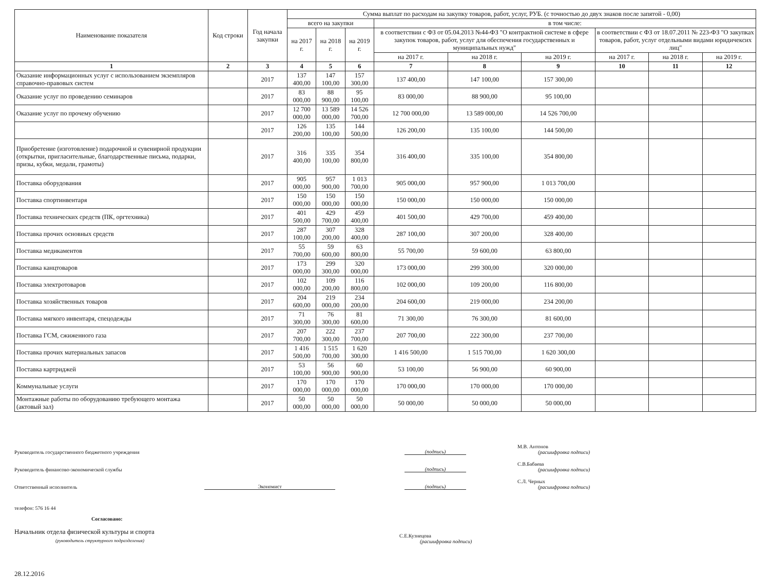| Наименование показателя | Код строки | Год начала закупки | Сумма выплат по расходам на закупку товаров, работ, услуг, РУБ. (с точностью до двух знаков после запятой - 0,00) | | | | | | | | |
| --- | --- | --- | --- | --- | --- | --- | --- | --- | --- | --- | --- |
| | | | всего на закупки | | | в том числе: | | | | | |
| | | | на 2017 г. | на 2018 г. | на 2019 г. | в соответствии с ФЗ от 05.04.2013 №44-ФЗ "О контрактной системе в сфере закупок товаров, работ, услуг для обеспечения государственных и муниципальных нужд" | | | в соответствии с ФЗ от 18.07.2011 № 223-ФЗ "О закупках товаров, работ, услуг отдельными видами юридичексих лиц" | | |
| | | | | | | на 2017 г. | на 2018 г. | на 2019 г. | на 2017 г. | на 2018 г. | на 2019 г. |
| 1 | 2 | 3 | 4 | 5 | 6 | 7 | 8 | 9 | 10 | 11 | 12 |
| Оказание информационных услуг с использованием экземпляров справочно-правовых систем | | 2017 | 137 400,00 | 147 100,00 | 157 300,00 | 137 400,00 | 147 100,00 | 157 300,00 | | | |
| Оказание услуг по проведению семинаров | | 2017 | 83 000,00 | 88 900,00 | 95 100,00 | 83 000,00 | 88 900,00 | 95 100,00 | | | |
| Оказание услуг по прочему обучению | | 2017 | 12 700 000,00 | 13 589 000,00 | 14 526 700,00 | 12 700 000,00 | 13 589 000,00 | 14 526 700,00 | | | |
| | | 2017 | 126 200,00 | 135 100,00 | 144 500,00 | 126 200,00 | 135 100,00 | 144 500,00 | | | |
| Приобретение (изготовление) подарочной и сувенирной продукции (открытки, пригласительные, благодарственные письма, подарки, призы, кубки, медали, грамоты) | | 2017 | 316 400,00 | 335 100,00 | 354 800,00 | 316 400,00 | 335 100,00 | 354 800,00 | | | |
| Поставка оборудования | | 2017 | 905 000,00 | 957 900,00 | 1 013 700,00 | 905 000,00 | 957 900,00 | 1 013 700,00 | | | |
| Поставка спортинвентаря | | 2017 | 150 000,00 | 150 000,00 | 150 000,00 | 150 000,00 | 150 000,00 | 150 000,00 | | | |
| Поставка технических средств (ПК, оргтехника) | | 2017 | 401 500,00 | 429 700,00 | 459 400,00 | 401 500,00 | 429 700,00 | 459 400,00 | | | |
| Поставка прочих основных средств | | 2017 | 287 100,00 | 307 200,00 | 328 400,00 | 287 100,00 | 307 200,00 | 328 400,00 | | | |
| Поставка медикаментов | | 2017 | 55 700,00 | 59 600,00 | 63 800,00 | 55 700,00 | 59 600,00 | 63 800,00 | | | |
| Поставка канцтоваров | | 2017 | 173 000,00 | 299 300,00 | 320 000,00 | 173 000,00 | 299 300,00 | 320 000,00 | | | |
| Поставка электротоваров | | 2017 | 102 000,00 | 109 200,00 | 116 800,00 | 102 000,00 | 109 200,00 | 116 800,00 | | | |
| Поставка хозяйственных товаров | | 2017 | 204 600,00 | 219 000,00 | 234 200,00 | 204 600,00 | 219 000,00 | 234 200,00 | | | |
| Поставка мягкого инвентаря, спецодежды | | 2017 | 71 300,00 | 76 300,00 | 81 600,00 | 71 300,00 | 76 300,00 | 81 600,00 | | | |
| Поставка ГСМ, сжиженного газа | | 2017 | 207 700,00 | 222 300,00 | 237 700,00 | 207 700,00 | 222 300,00 | 237 700,00 | | | |
| Поставка прочих материальных запасов | | 2017 | 1 416 500,00 | 1 515 700,00 | 1 620 300,00 | 1 416 500,00 | 1 515 700,00 | 1 620 300,00 | | | |
| Поставка картриджей | | 2017 | 53 100,00 | 56 900,00 | 60 900,00 | 53 100,00 | 56 900,00 | 60 900,00 | | | |
| Коммунальные услуги | | 2017 | 170 000,00 | 170 000,00 | 170 000,00 | 170 000,00 | 170 000,00 | 170 000,00 | | | |
| Монтажные работы по оборудованию требующего монтажа (актовый зал) | | 2017 | 50 000,00 | 50 000,00 | 50 000,00 | 50 000,00 | 50 000,00 | 50 000,00 | | | |
Руководитель государственного бюджетного учреждения (подпись) М.В. Антонов
(расшифровка подписи)
Руководитель финансово-экономической службы (подпись) С.В.Бабаева
(расшифровка подписи)
Ответственный исполнитель Экономист (подпись) С.Л. Черных
(расшифровка подписи)
телефон: 576 16 44
Согласовано:
Начальник отдела физической культуры и спорта
(руководитель структурного подразделения) С.Е.Кузнецова
(расшифровка подписи)
28.12.2016